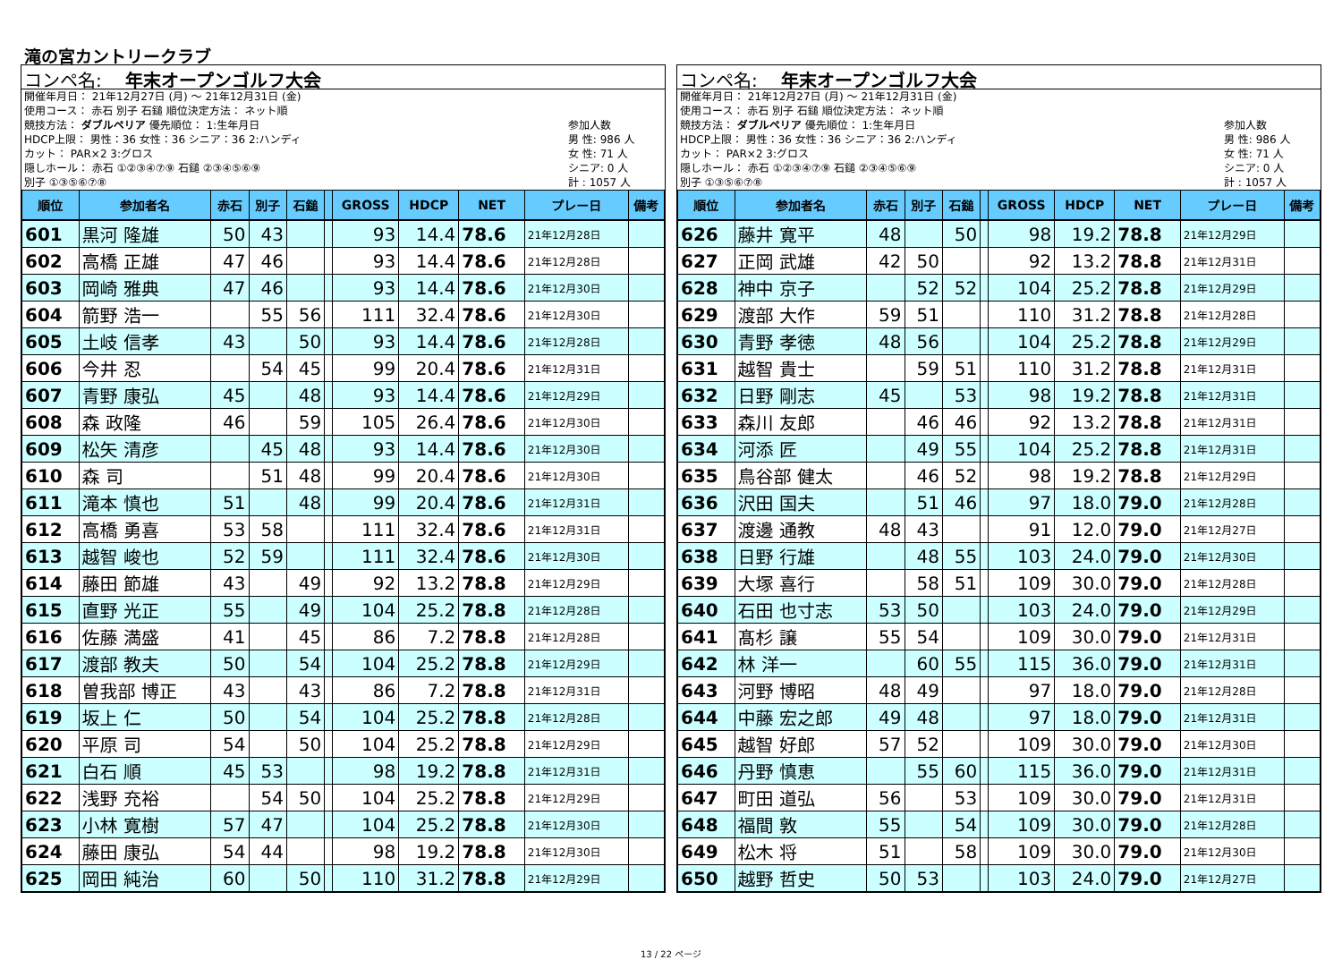滝の宮カントリークラブ
コンペ名: 年末オープンゴルフ大会
開催年月日： 21年12月27日 (月) ～ 21年12月31日 (金)
使用コース： 赤石 別子 石鎚 順位決定方法： ネット順
競技方法： ダブルペリア 優先順位： 1:生年月日
HDCP上限： 男性：36 女性：36 シニア：36 2:ハンディ
カット： PAR×2 3:グロス
隠しホール： 赤石 ①②③④⑦⑨ 石鎚 ②③④⑤⑥⑨
別子 ①③⑤⑥⑦⑧
参加人数
男 性: 986 人
女 性: 71 人
シニア: 0 人
計 : 1057 人
| 順位 | 参加者名 | 赤石 | 別子 | 石鎚 | | GROSS | HDCP | NET | プレー日 | 備考 |
| --- | --- | --- | --- | --- | --- | --- | --- | --- | --- | --- |
| 601 | 黒河 隆雄 | 50 | 43 | | | 93 | 14.4 | 78.6 | 21年12月28日 | |
| 602 | 高橋 正雄 | 47 | 46 | | | 93 | 14.4 | 78.6 | 21年12月28日 | |
| 603 | 岡崎 雅典 | 47 | 46 | | | 93 | 14.4 | 78.6 | 21年12月30日 | |
| 604 | 箭野 浩一 | | 55 | 56 | | 111 | 32.4 | 78.6 | 21年12月30日 | |
| 605 | 土岐 信孝 | 43 | | 50 | | 93 | 14.4 | 78.6 | 21年12月28日 | |
| 606 | 今井 忍 | | 54 | 45 | | 99 | 20.4 | 78.6 | 21年12月31日 | |
| 607 | 青野 康弘 | 45 | | 48 | | 93 | 14.4 | 78.6 | 21年12月29日 | |
| 608 | 森 政隆 | 46 | | 59 | | 105 | 26.4 | 78.6 | 21年12月30日 | |
| 609 | 松矢 清彦 | | 45 | 48 | | 93 | 14.4 | 78.6 | 21年12月30日 | |
| 610 | 森 司 | | 51 | 48 | | 99 | 20.4 | 78.6 | 21年12月30日 | |
| 611 | 滝本 慎也 | 51 | | 48 | | 99 | 20.4 | 78.6 | 21年12月31日 | |
| 612 | 高橋 勇喜 | 53 | 58 | | | 111 | 32.4 | 78.6 | 21年12月31日 | |
| 613 | 越智 峻也 | 52 | 59 | | | 111 | 32.4 | 78.6 | 21年12月30日 | |
| 614 | 藤田 節雄 | 43 | | 49 | | 92 | 13.2 | 78.8 | 21年12月29日 | |
| 615 | 直野 光正 | 55 | | 49 | | 104 | 25.2 | 78.8 | 21年12月28日 | |
| 616 | 佐藤 満盛 | 41 | | 45 | | 86 | 7.2 | 78.8 | 21年12月28日 | |
| 617 | 渡部 教夫 | 50 | | 54 | | 104 | 25.2 | 78.8 | 21年12月29日 | |
| 618 | 曽我部 博正 | 43 | | 43 | | 86 | 7.2 | 78.8 | 21年12月31日 | |
| 619 | 坂上 仁 | 50 | | 54 | | 104 | 25.2 | 78.8 | 21年12月28日 | |
| 620 | 平原 司 | 54 | | 50 | | 104 | 25.2 | 78.8 | 21年12月29日 | |
| 621 | 白石 順 | 45 | 53 | | | 98 | 19.2 | 78.8 | 21年12月31日 | |
| 622 | 浅野 充裕 | | 54 | 50 | | 104 | 25.2 | 78.8 | 21年12月29日 | |
| 623 | 小林 寛樹 | 57 | 47 | | | 104 | 25.2 | 78.8 | 21年12月30日 | |
| 624 | 藤田 康弘 | 54 | 44 | | | 98 | 19.2 | 78.8 | 21年12月30日 | |
| 625 | 岡田 純治 | 60 | | 50 | | 110 | 31.2 | 78.8 | 21年12月29日 | |
コンペ名: 年末オープンゴルフ大会
開催年月日： 21年12月27日 (月) ～ 21年12月31日 (金)
使用コース： 赤石 別子 石鎚 順位決定方法： ネット順
競技方法： ダブルペリア 優先順位： 1:生年月日
HDCP上限： 男性：36 女性：36 シニア：36 2:ハンディ
カット： PAR×2 3:グロス
隠しホール： 赤石 ①②③④⑦⑨ 石鎚 ②③④⑤⑥⑨
別子 ①③⑤⑥⑦⑧
参加人数
男 性: 986 人
女 性: 71 人
シニア: 0 人
計 : 1057 人
| 順位 | 参加者名 | 赤石 | 別子 | 石鎚 | | GROSS | HDCP | NET | プレー日 | 備考 |
| --- | --- | --- | --- | --- | --- | --- | --- | --- | --- | --- |
| 626 | 藤井 寛平 | 48 | | 50 | | 98 | 19.2 | 78.8 | 21年12月29日 | |
| 627 | 正岡 武雄 | 42 | 50 | | | 92 | 13.2 | 78.8 | 21年12月31日 | |
| 628 | 神中 京子 | | 52 | 52 | | 104 | 25.2 | 78.8 | 21年12月29日 | |
| 629 | 渡部 大作 | 59 | 51 | | | 110 | 31.2 | 78.8 | 21年12月28日 | |
| 630 | 青野 孝徳 | 48 | 56 | | | 104 | 25.2 | 78.8 | 21年12月29日 | |
| 631 | 越智 貴士 | | 59 | 51 | | 110 | 31.2 | 78.8 | 21年12月31日 | |
| 632 | 日野 剛志 | 45 | | 53 | | 98 | 19.2 | 78.8 | 21年12月31日 | |
| 633 | 森川 友郎 | | 46 | 46 | | 92 | 13.2 | 78.8 | 21年12月31日 | |
| 634 | 河添 匠 | | 49 | 55 | | 104 | 25.2 | 78.8 | 21年12月31日 | |
| 635 | 鳥谷部 健太 | | 46 | 52 | | 98 | 19.2 | 78.8 | 21年12月29日 | |
| 636 | 沢田 国夫 | | 51 | 46 | | 97 | 18.0 | 79.0 | 21年12月28日 | |
| 637 | 渡邊 通教 | 48 | 43 | | | 91 | 12.0 | 79.0 | 21年12月27日 | |
| 638 | 日野 行雄 | | 48 | 55 | | 103 | 24.0 | 79.0 | 21年12月30日 | |
| 639 | 大塚 喜行 | | 58 | 51 | | 109 | 30.0 | 79.0 | 21年12月28日 | |
| 640 | 石田 也寸志 | 53 | 50 | | | 103 | 24.0 | 79.0 | 21年12月29日 | |
| 641 | 髙杉 譲 | 55 | 54 | | | 109 | 30.0 | 79.0 | 21年12月31日 | |
| 642 | 林 洋一 | | 60 | 55 | | 115 | 36.0 | 79.0 | 21年12月31日 | |
| 643 | 河野 博昭 | 48 | 49 | | | 97 | 18.0 | 79.0 | 21年12月28日 | |
| 644 | 中藤 宏之郎 | 49 | 48 | | | 97 | 18.0 | 79.0 | 21年12月31日 | |
| 645 | 越智 好郎 | 57 | 52 | | | 109 | 30.0 | 79.0 | 21年12月30日 | |
| 646 | 丹野 慎恵 | | 55 | 60 | | 115 | 36.0 | 79.0 | 21年12月31日 | |
| 647 | 町田 道弘 | 56 | | 53 | | 109 | 30.0 | 79.0 | 21年12月31日 | |
| 648 | 福間 敦 | 55 | | 54 | | 109 | 30.0 | 79.0 | 21年12月28日 | |
| 649 | 松木 将 | 51 | | 58 | | 109 | 30.0 | 79.0 | 21年12月30日 | |
| 650 | 越野 哲史 | 50 | 53 | | | 103 | 24.0 | 79.0 | 21年12月27日 | |
13 / 22 ページ